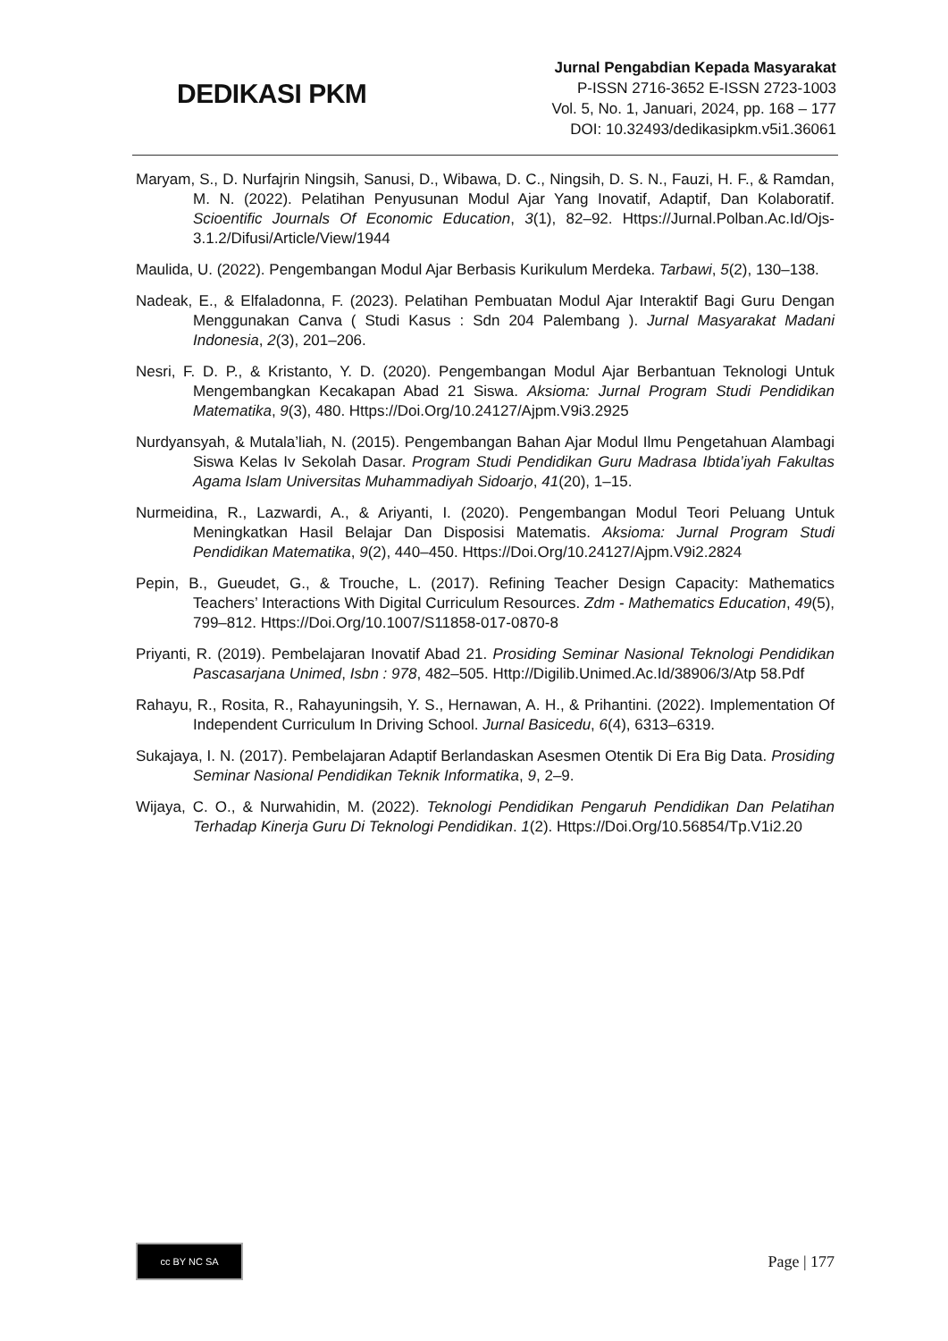DEDIKASI PKM
Jurnal Pengabdian Kepada Masyarakat
P-ISSN 2716-3652 E-ISSN 2723-1003
Vol. 5, No. 1, Januari, 2024, pp. 168 – 177
DOI: 10.32493/dedikasipkm.v5i1.36061
Maryam, S., D. Nurfajrin Ningsih, Sanusi, D., Wibawa, D. C., Ningsih, D. S. N., Fauzi, H. F., & Ramdan, M. N. (2022). Pelatihan Penyusunan Modul Ajar Yang Inovatif, Adaptif, Dan Kolaboratif. Scioentific Journals Of Economic Education, 3(1), 82–92. Https://Jurnal.Polban.Ac.Id/Ojs-3.1.2/Difusi/Article/View/1944
Maulida, U. (2022). Pengembangan Modul Ajar Berbasis Kurikulum Merdeka. Tarbawi, 5(2), 130–138.
Nadeak, E., & Elfaladonna, F. (2023). Pelatihan Pembuatan Modul Ajar Interaktif Bagi Guru Dengan Menggunakan Canva ( Studi Kasus : Sdn 204 Palembang ). Jurnal Masyarakat Madani Indonesia, 2(3), 201–206.
Nesri, F. D. P., & Kristanto, Y. D. (2020). Pengembangan Modul Ajar Berbantuan Teknologi Untuk Mengembangkan Kecakapan Abad 21 Siswa. Aksioma: Jurnal Program Studi Pendidikan Matematika, 9(3), 480. Https://Doi.Org/10.24127/Ajpm.V9i3.2925
Nurdyansyah, & Mutala’liah, N. (2015). Pengembangan Bahan Ajar Modul Ilmu Pengetahuan Alambagi Siswa Kelas Iv Sekolah Dasar. Program Studi Pendidikan Guru Madrasa Ibtida’iyah Fakultas Agama Islam Universitas Muhammadiyah Sidoarjo, 41(20), 1–15.
Nurmeidina, R., Lazwardi, A., & Ariyanti, I. (2020). Pengembangan Modul Teori Peluang Untuk Meningkatkan Hasil Belajar Dan Disposisi Matematis. Aksioma: Jurnal Program Studi Pendidikan Matematika, 9(2), 440–450. Https://Doi.Org/10.24127/Ajpm.V9i2.2824
Pepin, B., Gueudet, G., & Trouche, L. (2017). Refining Teacher Design Capacity: Mathematics Teachers’ Interactions With Digital Curriculum Resources. Zdm - Mathematics Education, 49(5), 799–812. Https://Doi.Org/10.1007/S11858-017-0870-8
Priyanti, R. (2019). Pembelajaran Inovatif Abad 21. Prosiding Seminar Nasional Teknologi Pendidikan Pascasarjana Unimed, Isbn : 978, 482–505. Http://Digilib.Unimed.Ac.Id/38906/3/Atp 58.Pdf
Rahayu, R., Rosita, R., Rahayuningsih, Y. S., Hernawan, A. H., & Prihantini. (2022). Implementation Of Independent Curriculum In Driving School. Jurnal Basicedu, 6(4), 6313–6319.
Sukajaya, I. N. (2017). Pembelajaran Adaptif Berlandaskan Asesmen Otentik Di Era Big Data. Prosiding Seminar Nasional Pendidikan Teknik Informatika, 9, 2–9.
Wijaya, C. O., & Nurwahidin, M. (2022). Teknologi Pendidikan Pengaruh Pendidikan Dan Pelatihan Terhadap Kinerja Guru Di Teknologi Pendidikan. 1(2). Https://Doi.Org/10.56854/Tp.V1i2.20
cc BY NC SA
Page | 177